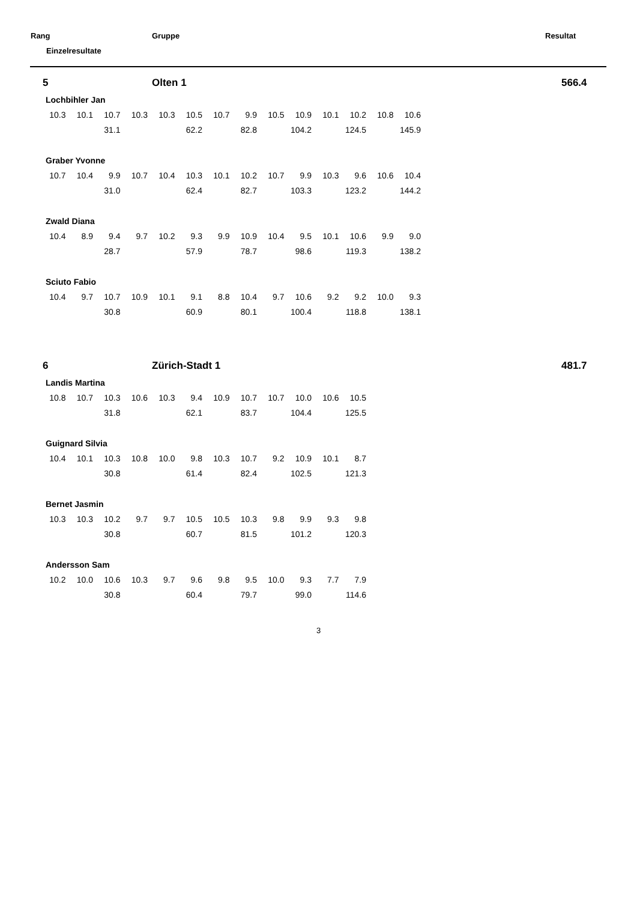Rang Gruppe Resultat
Einzelresultate
5 Olten 1 566.4
Lochbihler Jan
| 10.3 | 10.1 | 10.7 | 10.3 | 10.3 | 10.5 | 10.7 | 9.9 | 10.5 | 10.9 | 10.1 | 10.2 | 10.8 | 10.6 |
| | | 31.1 | | | 62.2 | | 82.8 | | 104.2 | | 124.5 | | 145.9 |
Graber Yvonne
| 10.7 | 10.4 | 9.9 | 10.7 | 10.4 | 10.3 | 10.1 | 10.2 | 10.7 | 9.9 | 10.3 | 9.6 | 10.6 | 10.4 |
| | | 31.0 | | | 62.4 | | 82.7 | | 103.3 | | 123.2 | | 144.2 |
Zwald Diana
| 10.4 | 8.9 | 9.4 | 9.7 | 10.2 | 9.3 | 9.9 | 10.9 | 10.4 | 9.5 | 10.1 | 10.6 | 9.9 | 9.0 |
| | | 28.7 | | | 57.9 | | 78.7 | | 98.6 | | 119.3 | | 138.2 |
Sciuto Fabio
| 10.4 | 9.7 | 10.7 | 10.9 | 10.1 | 9.1 | 8.8 | 10.4 | 9.7 | 10.6 | 9.2 | 9.2 | 10.0 | 9.3 |
| | | 30.8 | | | 60.9 | | 80.1 | | 100.4 | | 118.8 | | 138.1 |
6 Zürich-Stadt 1 481.7
Landis Martina
| 10.8 | 10.7 | 10.3 | 10.6 | 10.3 | 9.4 | 10.9 | 10.7 | 10.7 | 10.0 | 10.6 | 10.5 |
| | | 31.8 | | | 62.1 | | 83.7 | | 104.4 | | 125.5 |
Guignard Silvia
| 10.4 | 10.1 | 10.3 | 10.8 | 10.0 | 9.8 | 10.3 | 10.7 | 9.2 | 10.9 | 10.1 | 8.7 |
| | | 30.8 | | | 61.4 | | 82.4 | | 102.5 | | 121.3 |
Bernet Jasmin
| 10.3 | 10.3 | 10.2 | 9.7 | 9.7 | 10.5 | 10.5 | 10.3 | 9.8 | 9.9 | 9.3 | 9.8 |
| | | 30.8 | | | 60.7 | | 81.5 | | 101.2 | | 120.3 |
Andersson Sam
| 10.2 | 10.0 | 10.6 | 10.3 | 9.7 | 9.6 | 9.8 | 9.5 | 10.0 | 9.3 | 7.7 | 7.9 |
| | | 30.8 | | | 60.4 | | 79.7 | | 99.0 | | 114.6 |
3